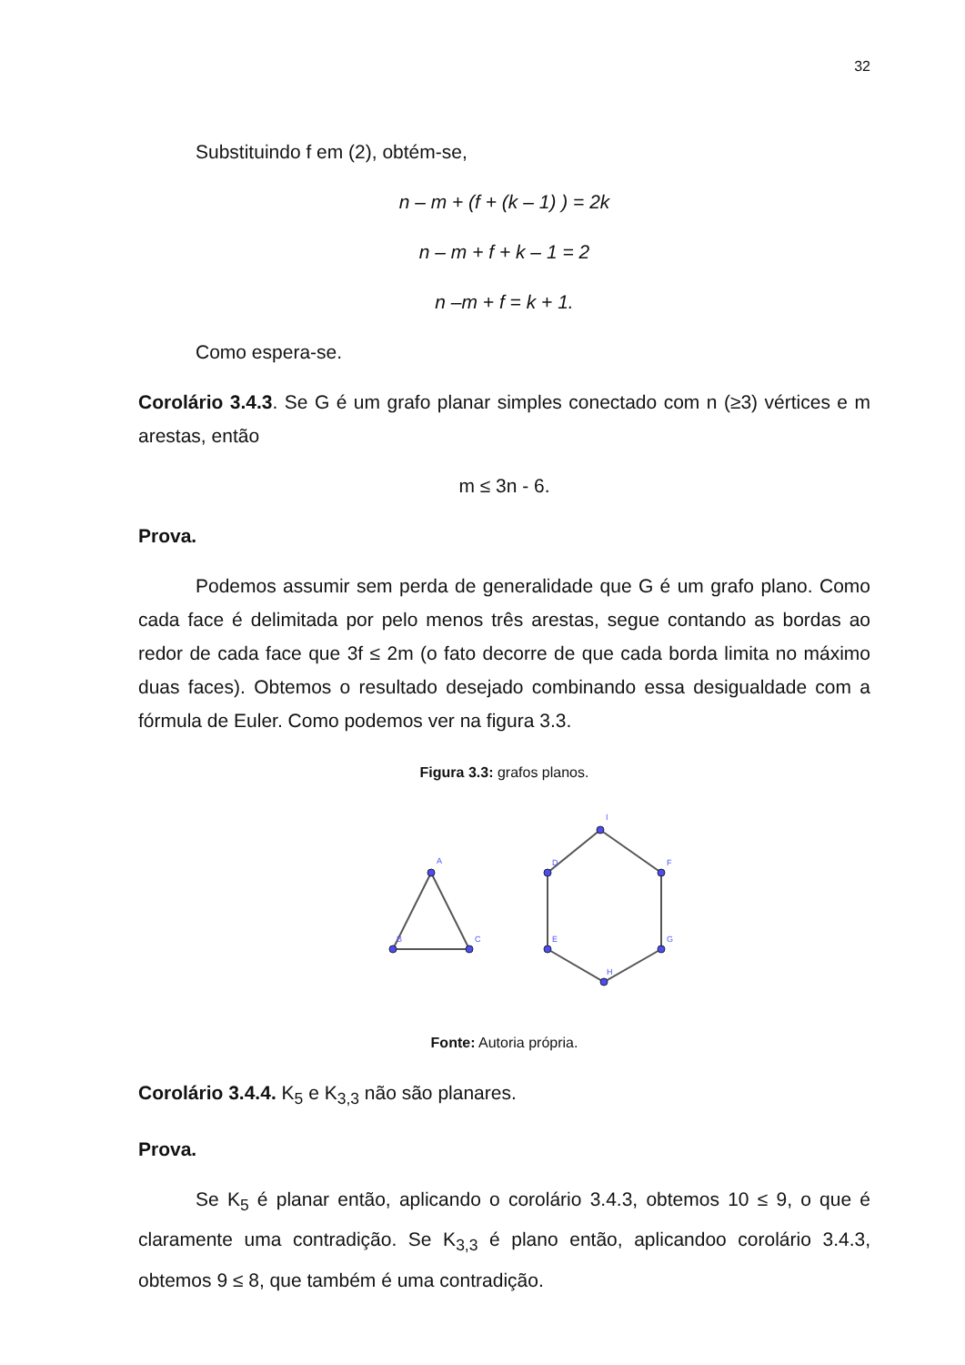32
Substituindo f em (2), obtém-se,
n – m + (f + (k – 1) ) = 2k
n – m + f + k – 1 = 2
n –m + f = k + 1.
Como espera-se.
Corolário 3.4.3. Se G é um grafo planar simples conectado com n (≥3) vértices e m arestas, então
m ≤ 3n - 6.
Prova.
Podemos assumir sem perda de generalidade que G é um grafo plano. Como cada face é delimitada por pelo menos três arestas, segue contando as bordas ao redor de cada face que 3f ≤ 2m (o fato decorre de que cada borda limita no máximo duas faces). Obtemos o resultado desejado combinando essa desigualdade com a fórmula de Euler. Como podemos ver na figura 3.3.
Figura 3.3: grafos planos.
A
B
C
I
D
F
E
G
H
Fonte: Autoria própria.
Corolário 3.4.4. K<sub>5</sub> e K<sub>3,3</sub> não são planares.
Prova.
Se K<sub>5</sub> é planar então, aplicando o corolário 3.4.3, obtemos 10 ≤ 9, o que é claramente uma contradição. Se K<sub>3,3</sub> é plano então, aplicandoo corolário 3.4.3, obtemos 9 ≤ 8, que também é uma contradição.